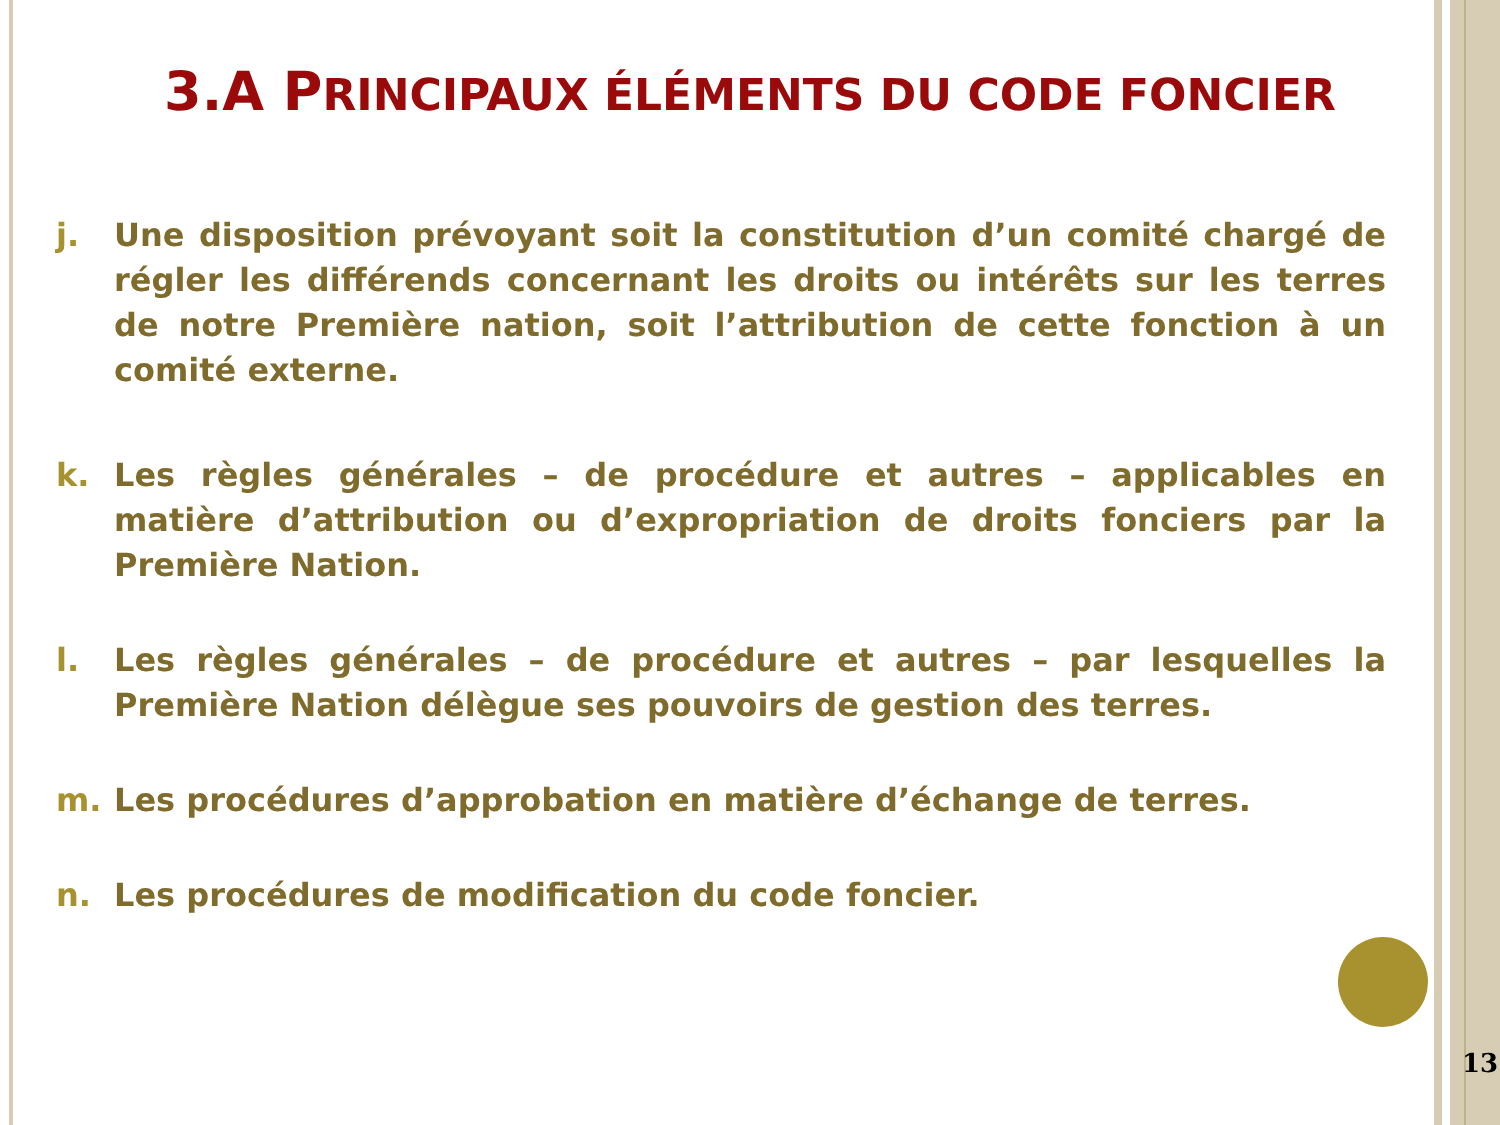3.A PRINCIPAUX ÉLÉMENTS DU CODE FONCIER
j. Une disposition prévoyant soit la constitution d’un comité chargé de régler les différends concernant les droits ou intérêts sur les terres de notre Première nation, soit l’attribution de cette fonction à un comité externe.
k. Les règles générales – de procédure et autres – applicables en matière d’attribution ou d’expropriation de droits fonciers par la Première Nation.
l. Les règles générales – de procédure et autres – par lesquelles la Première Nation délègue ses pouvoirs de gestion des terres.
m. Les procédures d’approbation en matière d’échange de terres.
n. Les procédures de modification du code foncier.
13